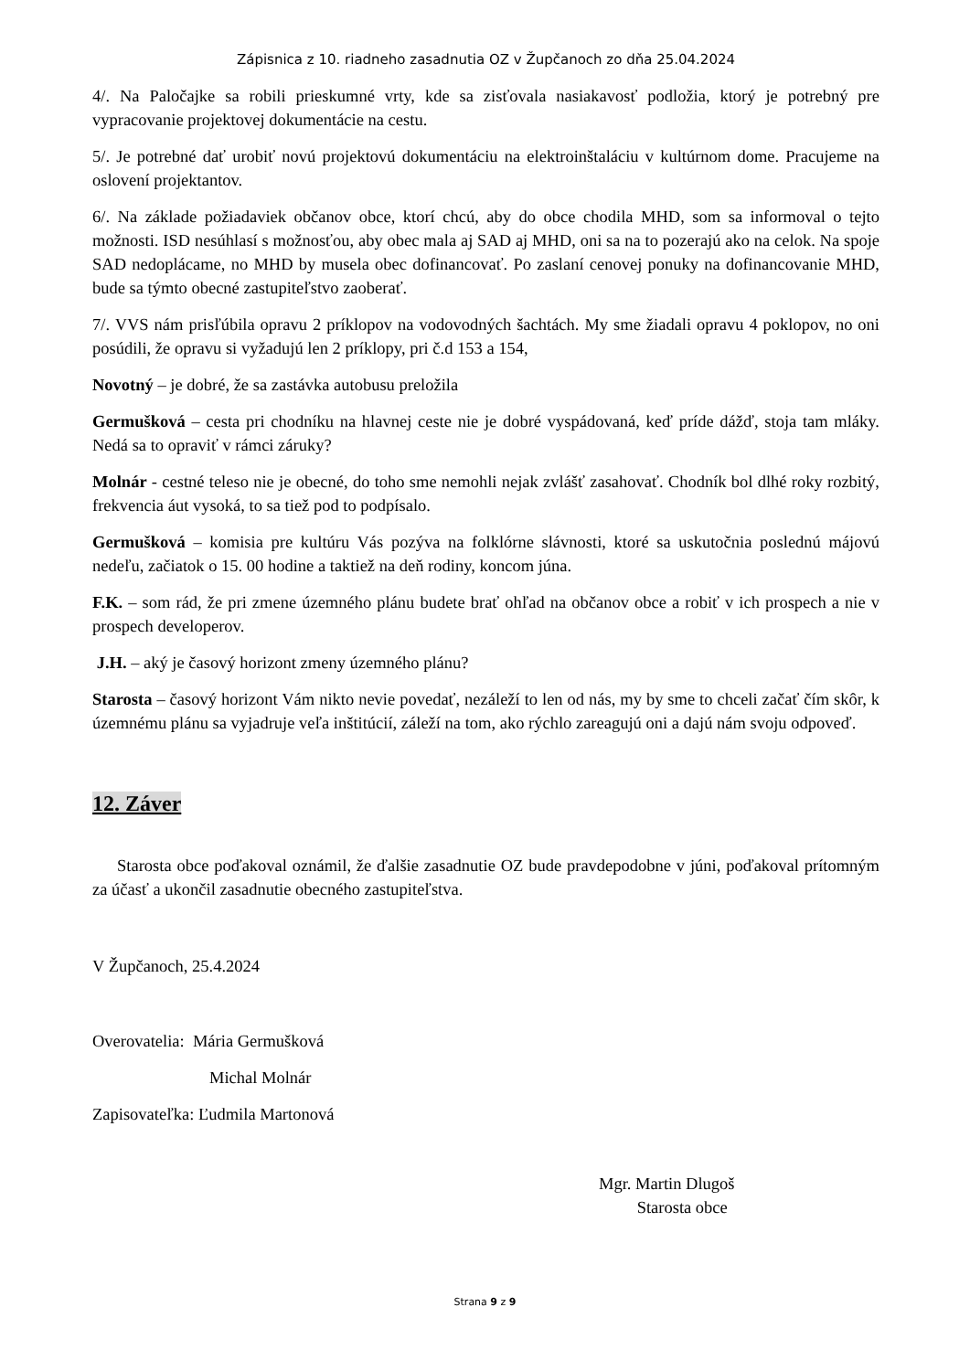Zápisnica z 10. riadneho zasadnutia OZ v Župčanoch zo dňa 25.04.2024
4/. Na Paločajke sa robili prieskumné vrty, kde sa zisťovala nasiakavosť podložia, ktorý je potrebný pre vypracovanie projektovej dokumentácie na cestu.
5/. Je potrebné dať urobiť novú projektovú dokumentáciu na elektroinštaláciu v kultúrnom dome. Pracujeme na oslovení projektantov.
6/. Na základe požiadaviek občanov obce, ktorí chcú, aby do obce chodila MHD, som sa informoval o tejto možnosti. ISD nesúhlasí s možnosťou, aby obec mala aj SAD aj MHD, oni sa na to pozerajú ako na celok. Na spoje SAD nedoplácame, no MHD by musela obec dofinancovať. Po zaslaní cenovej ponuky na dofinancovanie MHD, bude sa týmto obecné zastupiteľstvo zaoberať.
7/. VVS nám prisľúbila opravu 2 príklopov na vodovodných šachtách. My sme žiadali opravu 4 poklopov, no oni posúdili, že opravu si vyžadujú len 2 príklopy, pri č.d 153 a 154,
Novotný – je dobré, že sa zastávka autobusu preložila
Germušková – cesta pri chodníku na hlavnej ceste nie je dobré vyspádovaná, keď príde dážď, stoja tam mláky. Nedá sa to opraviť v rámci záruky?
Molnár - cestné teleso nie je obecné, do toho sme nemohli nejak zvlášť zasahovať. Chodník bol dlhé roky rozbitý, frekvencia áut vysoká, to sa tiež pod to podpísalo.
Germušková – komisia pre kultúru Vás pozýva na folklórne slávnosti, ktoré sa uskutočnia poslednú májovú nedeľu, začiatok o 15. 00 hodine a taktiež na deň rodiny, koncom júna.
F.K. – som rád, že pri zmene územného plánu budete brať ohľad na občanov obce a robiť v ich prospech a nie v prospech developerov.
J.H. – aký je časový horizont zmeny územného plánu?
Starosta – časový horizont Vám nikto nevie povedať, nezáleží to len od nás, my by sme to chceli začať čím skôr, k územnému plánu sa vyjadruje veľa inštitúcií, záleží na tom, ako rýchlo zareagujú oni a dajú nám svoju odpoveď.
12. Záver
Starosta obce poďakoval oznámil, že ďalšie zasadnutie OZ bude pravdepodobne v júni, poďakoval prítomným za účasť a ukončil zasadnutie obecného zastupiteľstva.
V Župčanoch, 25.4.2024
Overovatelia: Mária Germušková
Michal Molnár
Zapisovateľka: Ľudmila Martonová
Mgr. Martin Dlugoš
Starosta obce
Strana 9 z 9